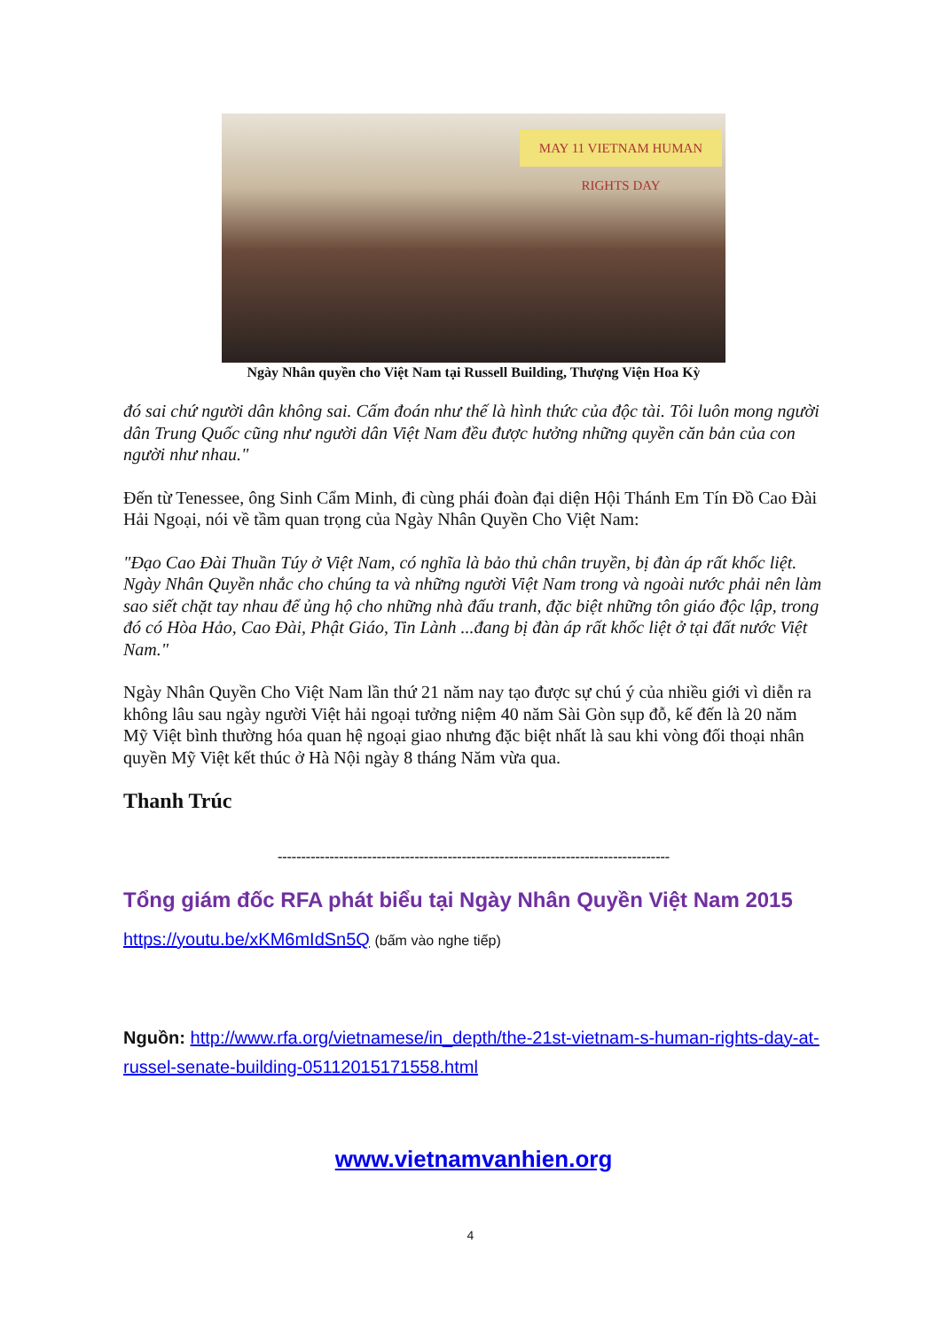MAY 11 VIETNAM HUMAN RIGHTS DAY
Ngày Nhân quyền cho Việt Nam tại Russell Building, Thượng Viện Hoa Kỳ
đó sai chứ người dân không sai. Cấm đoán như thế là hình thức của độc tài. Tôi luôn mong người dân Trung Quốc cũng như người dân Việt Nam đều được hưởng những quyền căn bản của con người như nhau."
Đến từ Tenessee, ông Sinh Cẩm Minh, đi cùng phái đoàn đại diện Hội Thánh Em Tín Đồ Cao Đài Hải Ngoại, nói về tầm quan trọng của Ngày Nhân Quyền Cho Việt Nam:
"Đạo Cao Đài Thuần Túy ở Việt Nam, có nghĩa là bảo thủ chân truyền, bị đàn áp rất khốc liệt. Ngày Nhân Quyền nhắc cho chúng ta và những người Việt Nam trong và ngoài nước phải nên làm sao siết chặt tay nhau để ủng hộ cho những nhà đấu tranh, đặc biệt những tôn giáo độc lập, trong đó có Hòa Hảo, Cao Đài, Phật Giáo, Tin Lành ...đang bị đàn áp rất khốc liệt ở tại đất nước Việt Nam."
Ngày Nhân Quyền Cho Việt Nam lần thứ 21 năm nay tạo được sự chú ý của nhiều giới vì diễn ra không lâu sau ngày người Việt hải ngoại tưởng niệm 40 năm Sài Gòn sụp đỗ, kế đến là 20 năm Mỹ Việt bình thường hóa quan hệ ngoại giao nhưng đặc biệt nhất là sau khi vòng đối thoại nhân quyền Mỹ Việt kết thúc ở Hà Nội ngày 8 tháng Năm vừa qua.
Thanh Trúc
-----------------------------------------------------------------------------------
Tổng giám đốc RFA phát biểu tại Ngày Nhân Quyền Việt Nam 2015
https://youtu.be/xKM6mIdSn5Q (bấm vào nghe tiếp)
Nguồn: http://www.rfa.org/vietnamese/in_depth/the-21st-vietnam-s-human-rights-day-at-russel-senate-building-05112015171558.html
www.vietnamvanhien.org
4